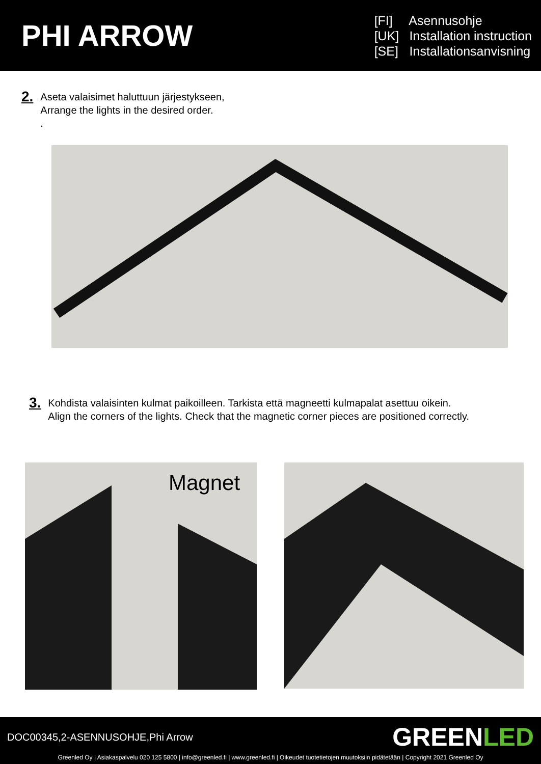PHI ARROW
[FI] Asennusohje
[UK] Installation instruction
[SE] Installationsanvisning
2.
Aseta valaisimet haluttuun järjestykseen,
Arrange the lights in the desired order.
.
3.
Kohdista valaisinten kulmat paikoilleen. Tarkista että magneetti kulmapalat asettuu oikein.
Align the corners of the lights. Check that the magnetic corner pieces are positioned correctly.
Magnet
DOC00345,2-ASENNUSOHJE,Phi Arrow
GREENLED
Greenled Oy | Asiakaspalvelu 020 125 5800 | info@greenled.fi | www.greenled.fi | Oikeudet tuotetietojen muutoksiin pidätetään | Copyright 2021 Greenled Oy